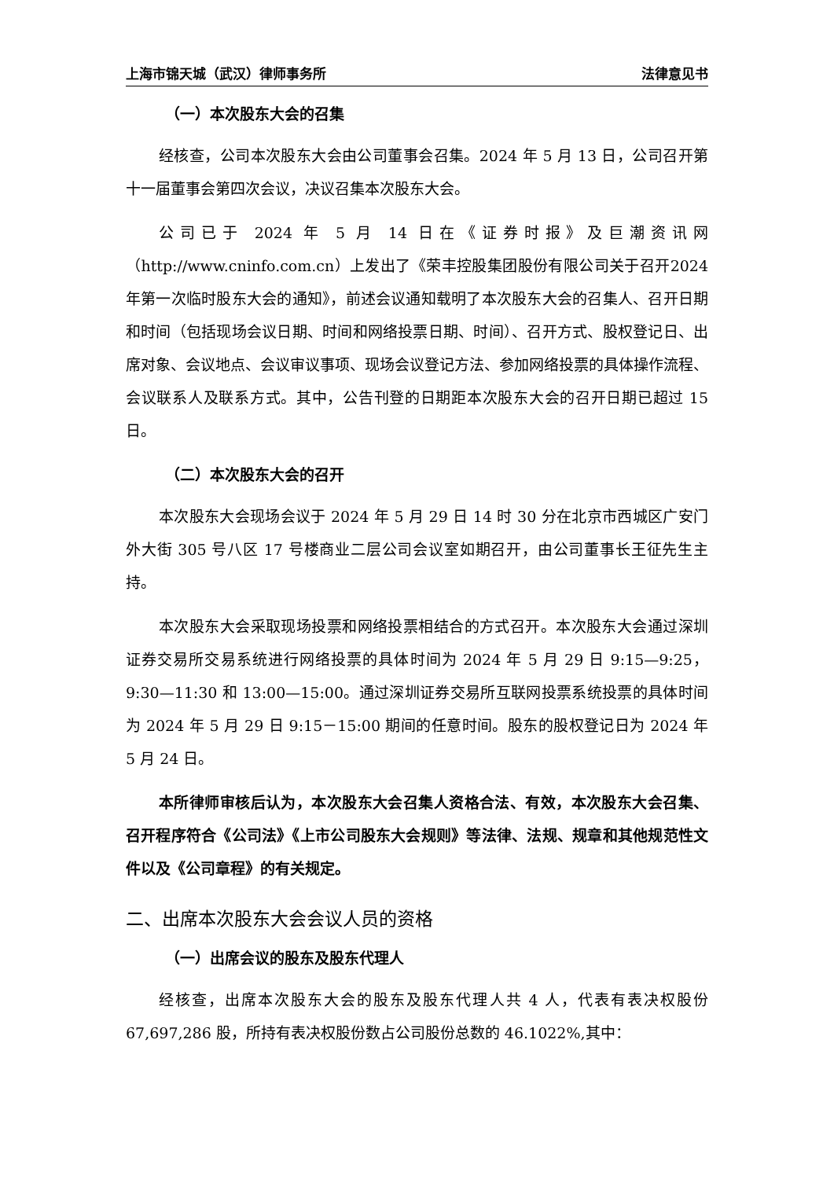上海市锦天城（武汉）律师事务所 法律意见书
（一）本次股东大会的召集
经核查，公司本次股东大会由公司董事会召集。2024 年 5 月 13 日，公司召开第十一届董事会第四次会议，决议召集本次股东大会。
公司已于 2024 年 5 月 14 日在《证券时报》及巨潮资讯网（http://www.cninfo.com.cn）上发出了《荣丰控股集团股份有限公司关于召开2024年第一次临时股东大会的通知》，前述会议通知载明了本次股东大会的召集人、召开日期和时间（包括现场会议日期、时间和网络投票日期、时间）、召开方式、股权登记日、出席对象、会议地点、会议审议事项、现场会议登记方法、参加网络投票的具体操作流程、会议联系人及联系方式。其中，公告刊登的日期距本次股东大会的召开日期已超过 15 日。
（二）本次股东大会的召开
本次股东大会现场会议于 2024 年 5 月 29 日 14 时 30 分在北京市西城区广安门外大街 305 号八区 17 号楼商业二层公司会议室如期召开，由公司董事长王征先生主持。
本次股东大会采取现场投票和网络投票相结合的方式召开。本次股东大会通过深圳证券交易所交易系统进行网络投票的具体时间为 2024 年 5 月 29 日 9:15—9:25，9:30—11:30 和 13:00—15:00。通过深圳证券交易所互联网投票系统投票的具体时间为 2024 年 5 月 29 日 9:15－15:00 期间的任意时间。股东的股权登记日为 2024 年 5 月 24 日。
本所律师审核后认为，本次股东大会召集人资格合法、有效，本次股东大会召集、召开程序符合《公司法》《上市公司股东大会规则》等法律、法规、规章和其他规范性文件以及《公司章程》的有关规定。
二、出席本次股东大会会议人员的资格
（一）出席会议的股东及股东代理人
经核查，出席本次股东大会的股东及股东代理人共 4 人，代表有表决权股份 67,697,286 股，所持有表决权股份数占公司股份总数的 46.1022%,其中：